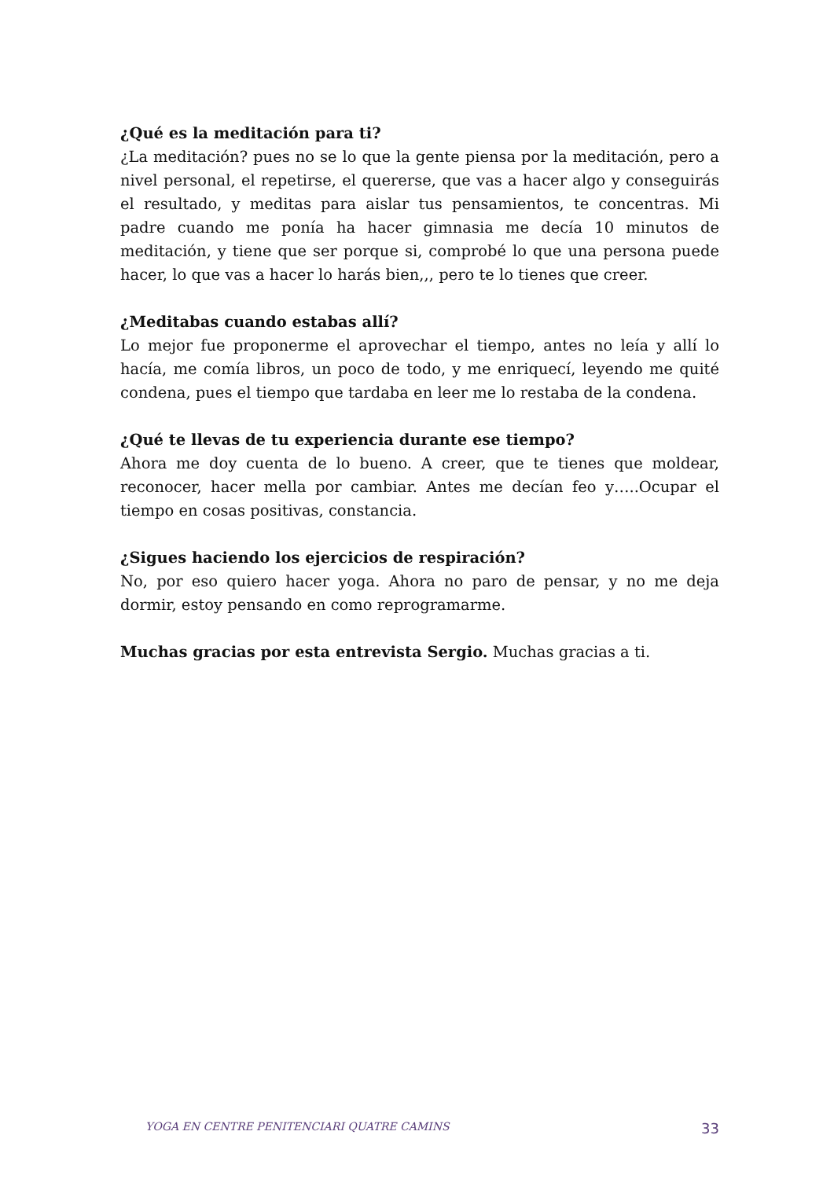¿Qué es la meditación para ti?
¿La meditación? pues no se lo que la gente piensa por la meditación, pero a nivel personal, el repetirse, el quererse, que vas a hacer algo y conseguirás el resultado, y meditas para aislar tus pensamientos, te concentras. Mi padre cuando me ponía ha hacer gimnasia me decía 10 minutos de meditación, y tiene que ser porque si, comprobé lo que una persona puede hacer, lo que vas a hacer lo harás bien,,, pero te lo tienes que creer.
¿Meditabas cuando estabas allí?
Lo mejor fue proponerme el aprovechar el tiempo, antes no leía y allí lo hacía, me comía libros, un poco de todo, y me enriquecí, leyendo me quité condena, pues el tiempo que tardaba en leer me lo restaba de la condena.
¿Qué te llevas de tu experiencia durante ese tiempo?
Ahora me doy cuenta de lo bueno. A creer, que te tienes que moldear, reconocer, hacer mella por cambiar. Antes me decían feo y…..Ocupar el tiempo en cosas positivas, constancia.
¿Sigues haciendo los ejercicios de respiración?
No, por eso quiero hacer yoga. Ahora no paro de pensar, y no me deja dormir, estoy pensando en como reprogramarme.
Muchas gracias por esta entrevista Sergio. Muchas gracias a ti.
YOGA EN CENTRE PENITENCIARI QUATRE CAMINS 33